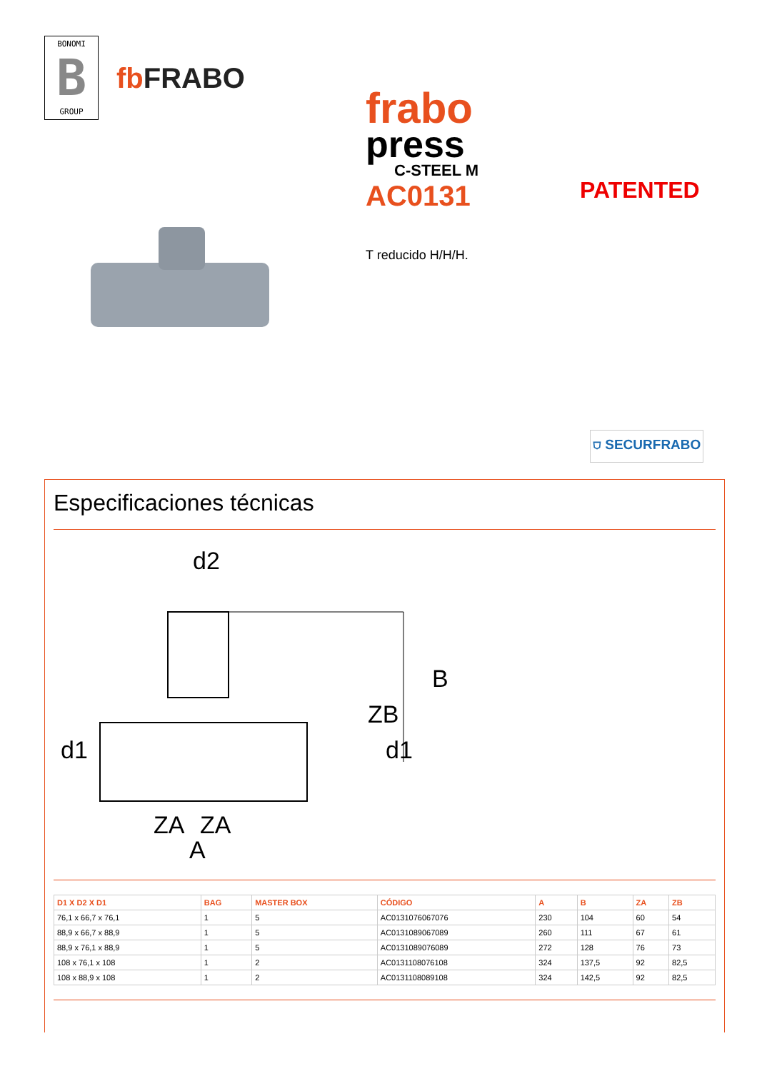BONOMI
B
GROUP
fb FRABO
frabo
press
C-STEEL M
AC0131
T reducido H/H/H.
PATENTED
⛉ SECURFRABO
Especificaciones técnicas
d2
d1
d1
B
ZB
ZA
ZA
A
| D1 X D2 X D1 | BAG | MASTER BOX | CÓDIGO | A | B | ZA | ZB |
| --- | --- | --- | --- | --- | --- | --- | --- |
| 76,1 x 66,7 x 76,1 | 1 | 5 | AC0131076067076 | 230 | 104 | 60 | 54 |
| 88,9 x 66,7 x 88,9 | 1 | 5 | AC0131089067089 | 260 | 111 | 67 | 61 |
| 88,9 x 76,1 x 88,9 | 1 | 5 | AC0131089076089 | 272 | 128 | 76 | 73 |
| 108 x 76,1 x 108 | 1 | 2 | AC0131108076108 | 324 | 137,5 | 92 | 82,5 |
| 108 x 88,9 x 108 | 1 | 2 | AC0131108089108 | 324 | 142,5 | 92 | 82,5 |